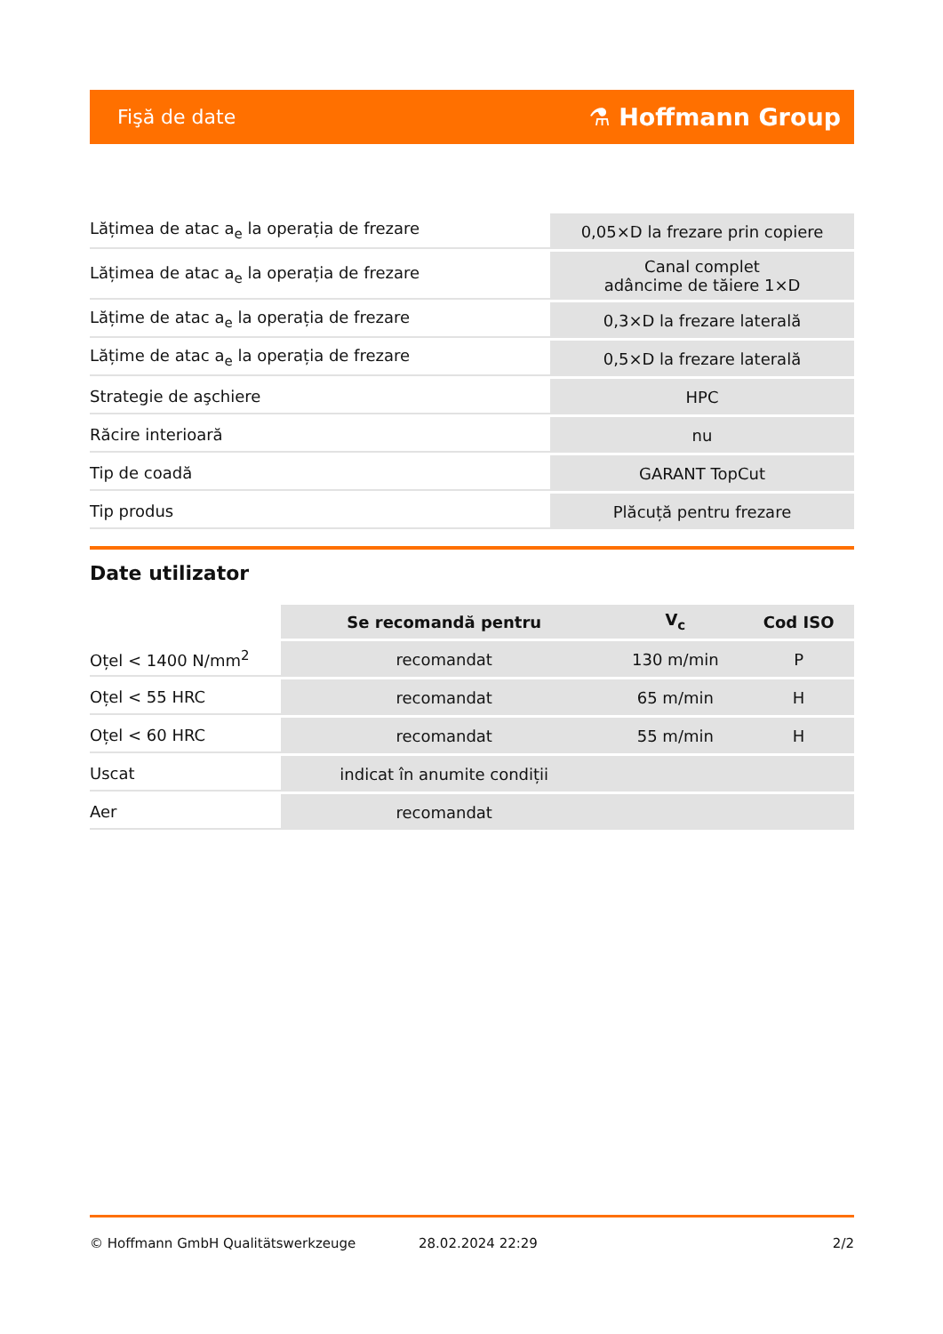Fişă de date ⚗ Hoffmann Group
| Lățimea de atac a<sub>e</sub> la operația de frezare | 0,05×D la frezare prin copiere |
| Lățimea de atac a<sub>e</sub> la operația de frezare | Canal complet adâncime de tăiere 1×D |
| Lățime de atac a<sub>e</sub> la operația de frezare | 0,3×D la frezare laterală |
| Lățime de atac a<sub>e</sub> la operația de frezare | 0,5×D la frezare laterală |
| Strategie de aşchiere | HPC |
| Răcire interioară | nu |
| Tip de coadă | GARANT TopCut |
| Tip produs | Plăcuță pentru frezare |
Date utilizator
| | Se recomandă pentru | V<sub>c</sub> | Cod ISO |
| --- | --- | --- | --- |
| Oțel < 1400 N/mm<sup>2</sup> | recomandat | 130 m/min | P |
| Oțel < 55 HRC | recomandat | 65 m/min | H |
| Oțel < 60 HRC | recomandat | 55 m/min | H |
| Uscat | indicat în anumite condiții | | |
| Aer | recomandat | | |
© Hoffmann GmbH Qualitätswerkzeuge 28.02.2024 22:29 2/2